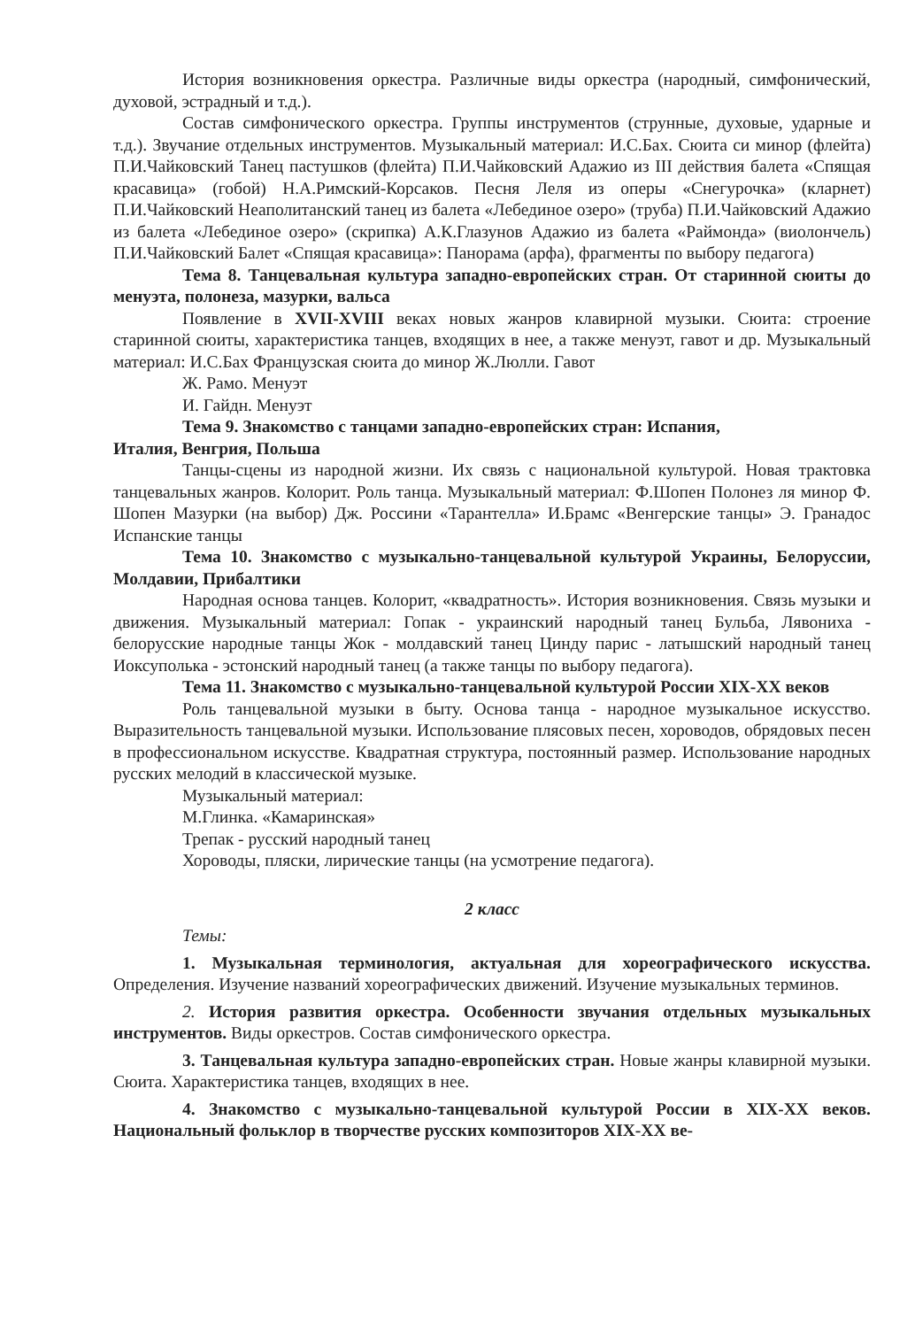История возникновения оркестра. Различные виды оркестра (народный, симфонический, духовой, эстрадный и т.д.).
Состав симфонического оркестра. Группы инструментов (струнные, духовые, ударные и т.д.). Звучание отдельных инструментов. Музыкальный материал: И.С.Бах. Сюита си минор (флейта) П.И.Чайковский Танец пастушков (флейта) П.И.Чайковский Адажио из III действия балета «Спящая красавица» (гобой) Н.А.Римский-Корсаков. Песня Леля из оперы «Снегурочка» (кларнет) П.И.Чайковский Неаполитанский танец из балета «Лебединое озеро» (труба) П.И.Чайковский Адажио из балета «Лебединое озеро» (скрипка) А.К.Глазунов Адажио из балета «Раймонда» (виолончель) П.И.Чайковский Балет «Спящая красавица»: Панорама (арфа), фрагменты по выбору педагога)
Тема 8. Танцевальная культура западно-европейских стран. От старинной сюиты до менуэта, полонеза, мазурки, вальса
Появление в XVII-XVIII веках новых жанров клавирной музыки. Сюита: строение старинной сюиты, характеристика танцев, входящих в нее, а также менуэт, гавот и др. Музыкальный материал: И.С.Бах Французская сюита до минор Ж.Люлли. Гавот
Ж. Рамо. Менуэт
И. Гайдн. Менуэт
Тема 9. Знакомство с танцами западно-европейских стран: Испания,
Италия, Венгрия, Польша
Танцы-сцены из народной жизни. Их связь с национальной культурой. Новая трактовка танцевальных жанров. Колорит. Роль танца. Музыкальный материал: Ф.Шопен Полонез ля минор Ф. Шопен Мазурки (на выбор) Дж. Россини «Тарантелла» И.Брамс «Венгерские танцы» Э. Гранадос Испанские танцы
Тема 10. Знакомство с музыкально-танцевальной культурой Украины, Белоруссии, Молдавии, Прибалтики
Народная основа танцев. Колорит, «квадратность». История возникновения. Связь музыки и движения. Музыкальный материал: Гопак - украинский народный танец Бульба, Лявониха - белорусские народные танцы Жок - молдавский танец Цинду парис - латышский народный танец Иоксуполька - эстонский народный танец (а также танцы по выбору педагога).
Тема 11. Знакомство с музыкально-танцевальной культурой России XIX-XX веков
Роль танцевальной музыки в быту. Основа танца - народное музыкальное искусство. Выразительность танцевальной музыки. Использование плясовых песен, хороводов, обрядовых песен в профессиональном искусстве. Квадратная структура, постоянный размер. Использование народных русских мелодий в классической музыке.
Музыкальный материал:
М.Глинка. «Камаринская»
Трепак - русский народный танец
Хороводы, пляски, лирические танцы (на усмотрение педагога).
2 класс
Темы:
1. Музыкальная терминология, актуальная для хореографического искусства. Определения. Изучение названий хореографических движений. Изучение музыкальных терминов.
2. История развития оркестра. Особенности звучания отдельных музыкальных инструментов. Виды оркестров. Состав симфонического оркестра.
3. Танцевальная культура западно-европейских стран. Новые жанры клавирной музыки. Сюита. Характеристика танцев, входящих в нее.
4. Знакомство с музыкально-танцевальной культурой России в XIX-XX веков. Национальный фольклор в творчестве русских композиторов XIX-XX ве-